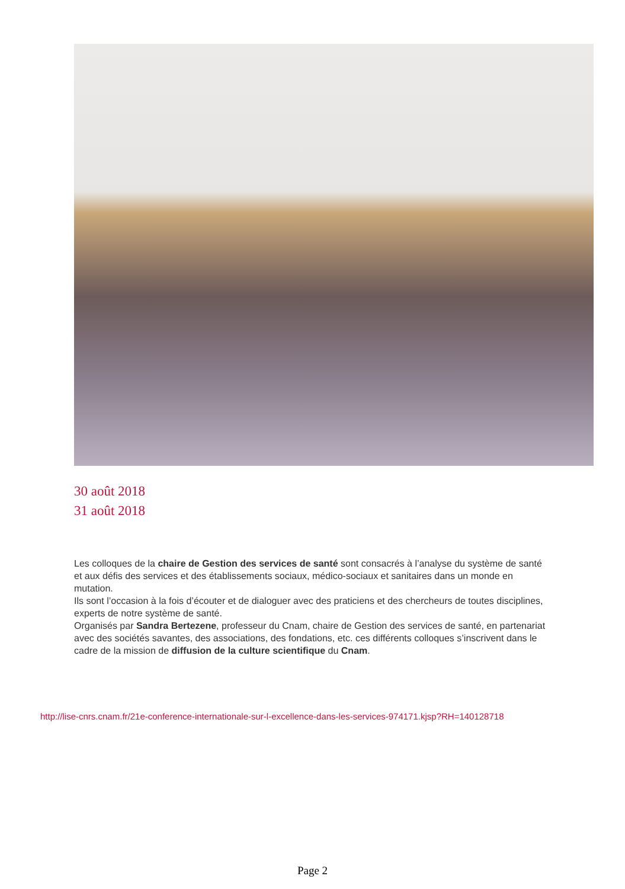30 août 2018
31 août 2018
Les colloques de la chaire de Gestion des services de santé sont consacrés à l’analyse du système de santé et aux défis des services et des établissements sociaux, médico-sociaux et sanitaires dans un monde en mutation.
Ils sont l’occasion à la fois d’écouter et de dialoguer avec des praticiens et des chercheurs de toutes disciplines, experts de notre système de santé.
Organisés par Sandra Bertezene, professeur du Cnam, chaire de Gestion des services de santé, en partenariat avec des sociétés savantes, des associations, des fondations, etc. ces différents colloques s’inscrivent dans le cadre de la mission de diffusion de la culture scientifique du Cnam.
http://lise-cnrs.cnam.fr/21e-conference-internationale-sur-l-excellence-dans-les-services-974171.kjsp?RH=140128718
Page 2